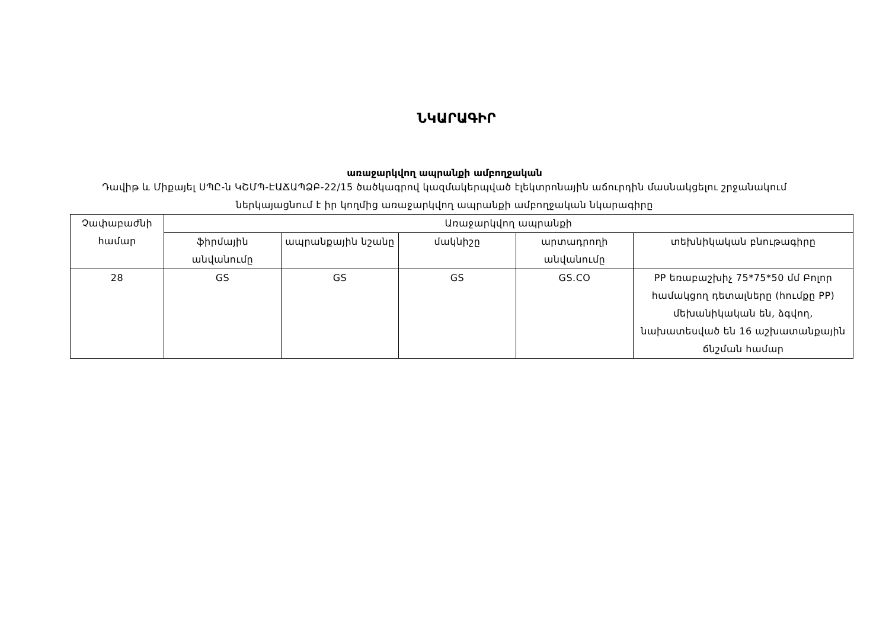ՆԿԱՐԱԳԻՐ
առաջարկվող ապրանքի ամբողջական
Դավիթ և Միքայել ՍՊԸ-ն ԿՇՄՊ-ԷԱՃԱՊՁԲ-22/15 ծածկագրով կազմակերպված էլեկտրոնային աճուրդին մասնակցելու շրջանակում ներկայացնում է իր կողմից առաջարկվող ապրանքի ամբողջական նկարագիրը
| Չափաբաժնի համար | Առաջարկվող ապրանքի | | | | |
| --- | --- | --- | --- | --- | --- |
| | ֆիրմային անվանումը | ապրանքային նշանը | մակնիշը | արտադրողի անվանումը | տեխնիկական բնութագիրը |
| 28 | GS | GS | GS | GS.CO | PP եռաբաշխիչ 75*75*50 մմ Բոլոր համակցող դետալները (հումքը PP) մեխանիկական են, ձգվող, նախատեսված են 16 աշխատանքային ճնշման համար |